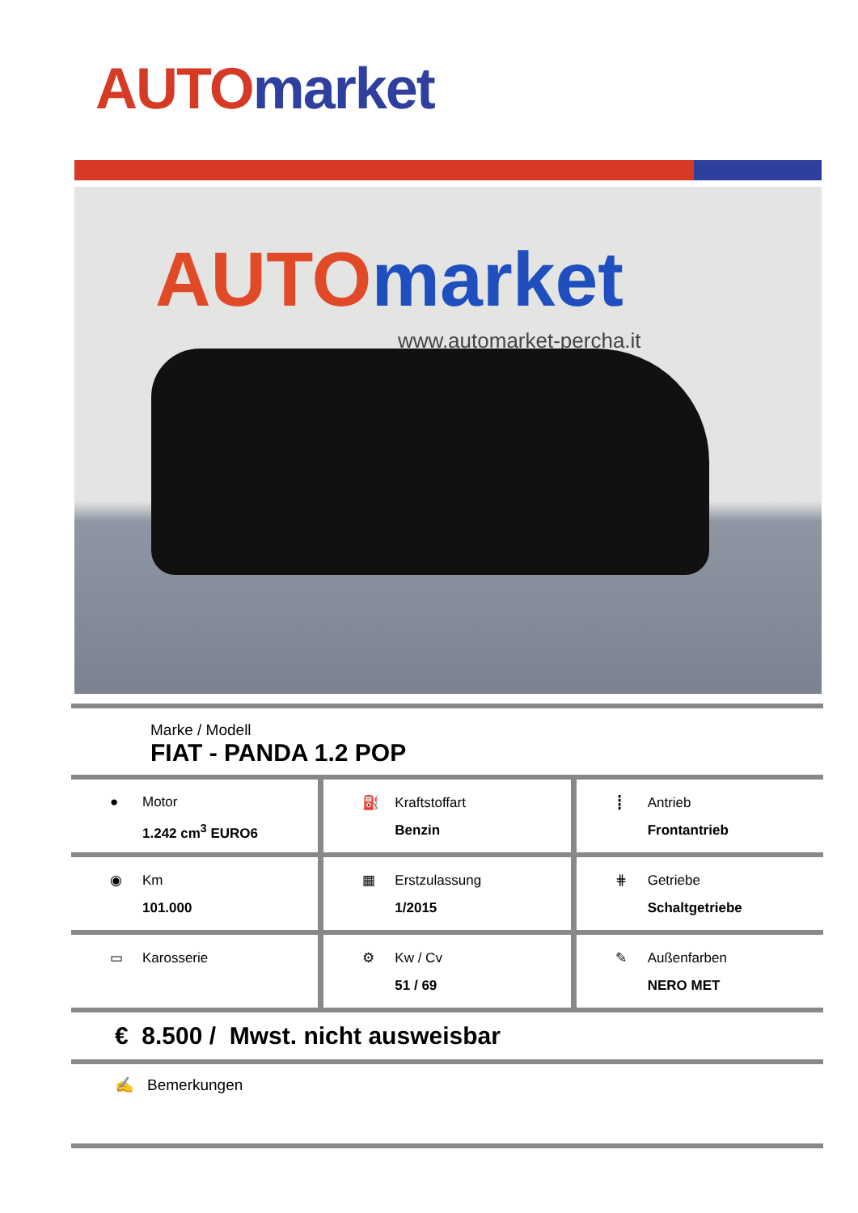AUTO market
AUTO market
www.automarket-percha.it
Marke / Modell
FIAT - PANDA 1.2 POP
● Motor
1.242 cm<sup>3</sup> EURO6
⛽ Kraftstoffart
Benzin
┋ Antrieb
Frontantrieb
◉ Km
101.000
▦ Erstzulassung
1/2015
⋕ Getriebe
Schaltgetriebe
▭ Karosserie ⚙ Kw / Cv
51 / 69
✎ Außenfarben
NERO MET
€ 8.500 / Mwst. nicht ausweisbar
✍ Bemerkungen